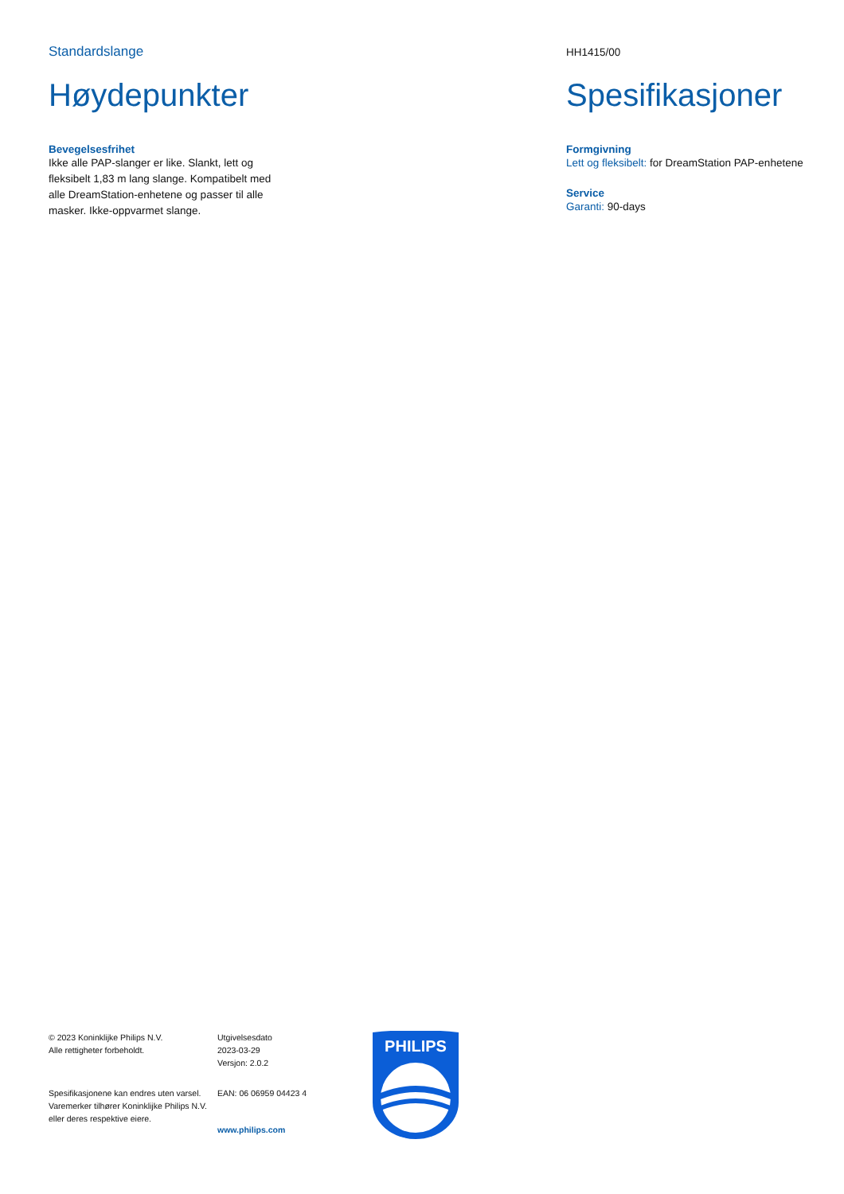Standardslange
Høydepunkter
Bevegelsesfrihet
Ikke alle PAP-slanger er like. Slankt, lett og fleksibelt 1,83 m lang slange. Kompatibelt med alle DreamStation-enhetene og passer til alle masker. Ikke-oppvarmet slange.
HH1415/00
Spesifikasjoner
Formgivning
Lett og fleksibelt: for DreamStation PAP-enhetene
Service
Garanti: 90-days
© 2023 Koninklijke Philips N.V.
Alle rettigheter forbeholdt.
Spesifikasjonene kan endres uten varsel. Varemerker tilhører Koninklijke Philips N.V. eller deres respektive eiere.
Utgivelsesdato
2023-03-29
Versjon: 2.0.2
EAN: 06 06959 04423 4
www.philips.com
PHILIPS